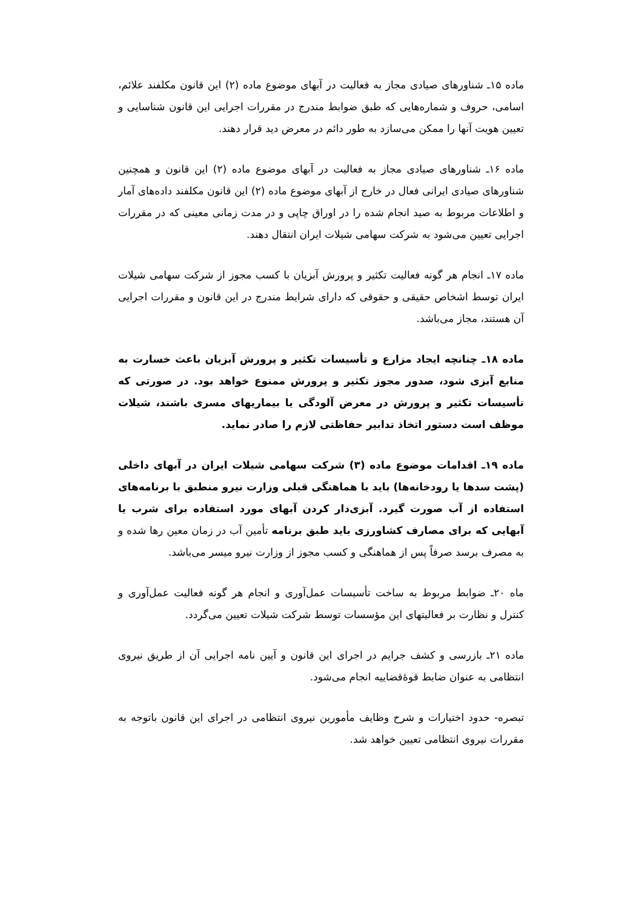ماده ۱۵ـ شناورهای صیادی مجاز به فعالیت در آبهای موضوع ماده (۲) این قانون مکلفند علائم، اسامی، حروف و شماره‌هایی که طبق ضوابط مندرج در مقررات اجرایی این قانون شناسایی و تعیین هویت آنها را ممکن می‌سازد به طور دائم در معرض دید قرار دهند.
ماده ۱۶ـ شناورهای صیادی مجاز به فعالیت در آبهای موضوع ماده (۲) این قانون و همچنین شناورهای صیادی ایرانی فعال در خارج از آبهای موضوع ماده (۲) این قانون مکلفند داده‌های آمار و اطلاعات مربوط به صید انجام شده را در اوراق چاپی و در مدت زمانی معینی که در مقررات اجرایی تعیین می‌شود به شرکت سهامی شیلات ایران انتقال دهند.
ماده ۱۷ـ انجام هر گونه فعالیت تکثیر و پرورش آبزیان با کسب مجوز از شرکت سهامی شیلات ایران توسط اشخاص حقیقی و حقوقی که دارای شرایط مندرج در این قانون و مقررات اجرایی آن هستند، مجاز می‌باشد.
ماده ۱۸ـ چنانچه ایجاد مزارع و تأسیسات تکثیر و پرورش آبزیان باعث خسارت به منابع آبزی شود، صدور مجوز تکثیر و پرورش ممنوع خواهد بود. در صورتی که تأسیسات تکثیر و پرورش در معرض آلودگی یا بیماریهای مسری باشند، شیلات موظف است دستور اتخاذ تدابیر حفاظتی لازم را صادر نماید.
ماده ۱۹ـ اقدامات موضوع ماده (۳) شرکت سهامی شیلات ایران در آبهای داخلی (پشت سدها یا رودخانه‌ها) باید با هماهنگی قبلی وزارت نیرو منطبق با برنامه‌های استفاده از آب صورت گیرد. آبزی‌دار کردن آبهای مورد استفاده برای شرب یا آبهایی که برای مصارف کشاورزی باید طبق برنامه تأمین آب در زمان معین رها شده و به مصرف برسد صرفاً پس از هماهنگی و کسب مجوز از وزارت نیرو میسر می‌باشد.
ماه ۲۰ـ ضوابط مربوط به ساخت تأسیسات عمل‌آوری و انجام هر گونه فعالیت عمل‌آوری و کنترل و نظارت بر فعالیتهای این مؤسسات توسط شرکت شیلات تعیین می‌گردد.
ماده ۲۱ـ بازرسی و کشف جرایم در اجرای این قانون و آیین نامه اجرایی آن از طریق نیروی انتظامی به عنوان ضابط قوۀقضاییه انجام می‌شود.
تبصره- حدود اختیارات و شرح وظایف مأمورین نیروی انتظامی در اجرای این قانون باتوجه به مقررات نیروی انتظامی تعیین خواهد شد.